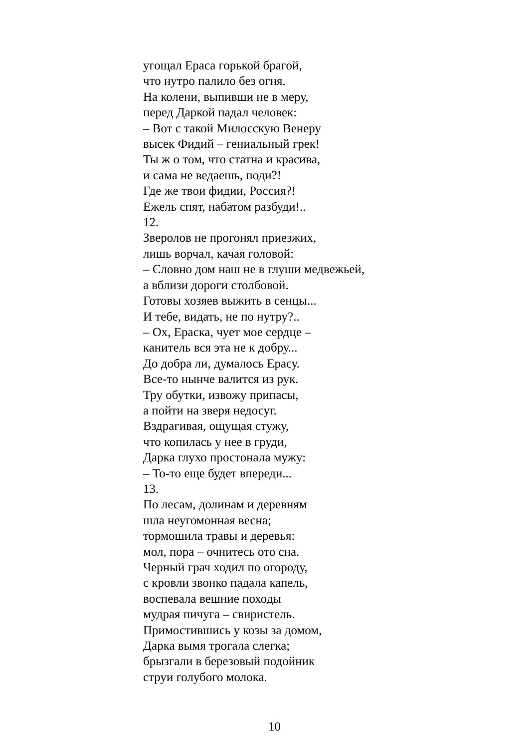угощал Ераса горькой брагой,
что нутро палило без огня.
На колени, выпивши не в меру,
перед Даркой падал человек:
– Вот с такой Милосскую Венеру
высек Фидий – гениальный грек!
Ты ж о том, что статна и красива,
и сама не ведаешь, поди?!
Где же твои фидии, Россия?!
Ежель спят, набатом разбуди!..
12.
Зверолов не прогонял приезжих,
лишь ворчал, качая головой:
– Словно дом наш не в глуши медвежьей,
а вблизи дороги столбовой.
Готовы хозяев выжить в сенцы...
И тебе, видать, не по нутру?..
– Ох, Ераска, чует мое сердце –
канитель вся эта не к добру...
До добра ли, думалось Ерасу.
Все-то нынче валится из рук.
Тру обутки, извожу припасы,
а пойти на зверя недосуг.
Вздрагивая, ощущая стужу,
что копилась у нее в груди,
Дарка глухо простонала мужу:
– То-то еще будет впереди...
13.
По лесам, долинам и деревням
шла неугомонная весна;
тормошила травы и деревья:
мол, пора – очнитесь ото сна.
Черный грач ходил по огороду,
с кровли звонко падала капель,
воспевала вешние походы
мудрая пичуга – свиристель.
Примостившись у козы за домом,
Дарка вымя трогала слегка;
брызгали в березовый подойник
струи голубого молока.
10